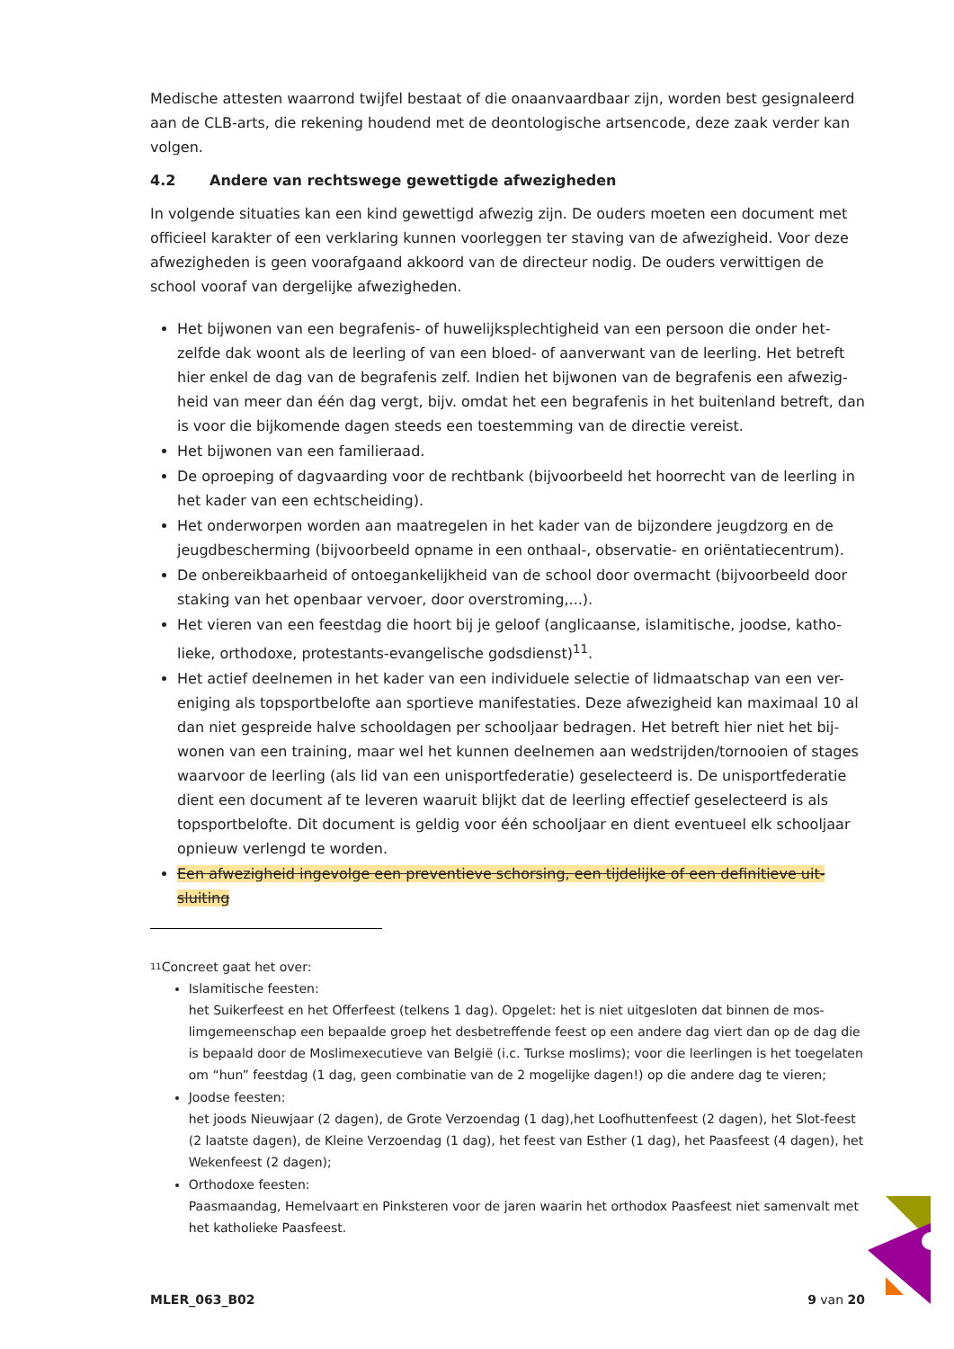Medische attesten waarrond twijfel bestaat of die onaanvaardbaar zijn, worden best gesignaleerd aan de CLB-arts, die rekening houdend met de deontologische artsencode, deze zaak verder kan volgen.
4.2 Andere van rechtswege gewettigde afwezigheden
In volgende situaties kan een kind gewettigd afwezig zijn. De ouders moeten een document met officieel karakter of een verklaring kunnen voorleggen ter staving van de afwezigheid. Voor deze afwezigheden is geen voorafgaand akkoord van de directeur nodig. De ouders verwittigen de school vooraf van dergelijke afwezigheden.
Het bijwonen van een begrafenis- of huwelijksplechtigheid van een persoon die onder het-zelfde dak woont als de leerling of van een bloed- of aanverwant van de leerling. Het betreft hier enkel de dag van de begrafenis zelf. Indien het bijwonen van de begrafenis een afwezig-heid van meer dan één dag vergt, bijv. omdat het een begrafenis in het buitenland betreft, dan is voor die bijkomende dagen steeds een toestemming van de directie vereist.
Het bijwonen van een familieraad.
De oproeping of dagvaarding voor de rechtbank (bijvoorbeeld het hoorrecht van de leerling in het kader van een echtscheiding).
Het onderworpen worden aan maatregelen in het kader van de bijzondere jeugdzorg en de jeugdbescherming (bijvoorbeeld opname in een onthaal-, observatie- en oriëntatiecentrum).
De onbereikbaarheid of ontoegankelijkheid van de school door overmacht (bijvoorbeeld door staking van het openbaar vervoer, door overstroming,...).
Het vieren van een feestdag die hoort bij je geloof (anglicaanse, islamitische, joodse, katho-lieke, orthodoxe, protestants-evangelische godsdienst)<sup>11</sup>.
Het actief deelnemen in het kader van een individuele selectie of lidmaatschap van een ver-eniging als topsportbelofte aan sportieve manifestaties. Deze afwezigheid kan maximaal 10 al dan niet gespreide halve schooldagen per schooljaar bedragen. Het betreft hier niet het bij-wonen van een training, maar wel het kunnen deelnemen aan wedstrijden/tornooien of stages waarvoor de leerling (als lid van een unisportfederatie) geselecteerd is. De unisportfederatie dient een document af te leveren waaruit blijkt dat de leerling effectief geselecteerd is als topsportbelofte. Dit document is geldig voor één schooljaar en dient eventueel elk schooljaar opnieuw verlengd te worden.
Een afwezigheid ingevolge een preventieve schorsing, een tijdelijke of een definitieve uit-sluiting
11
Concreet gaat het over:
Islamitische feesten:
het Suikerfeest en het Offerfeest (telkens 1 dag). Opgelet: het is niet uitgesloten dat binnen de mos-limgemeenschap een bepaalde groep het desbetreffende feest op een andere dag viert dan op de dag die is bepaald door de Moslimexecutieve van België (i.c. Turkse moslims); voor die leerlingen is het toegelaten om “hun” feestdag (1 dag, geen combinatie van de 2 mogelijke dagen!) op die andere dag te vieren;
Joodse feesten:
het joods Nieuwjaar (2 dagen), de Grote Verzoendag (1 dag),het Loofhuttenfeest (2 dagen), het Slot-feest (2 laatste dagen), de Kleine Verzoendag (1 dag), het feest van Esther (1 dag), het Paasfeest (4 dagen), het Wekenfeest (2 dagen);
Orthodoxe feesten:
Paasmaandag, Hemelvaart en Pinksteren voor de jaren waarin het orthodox Paasfeest niet samenvalt met het katholieke Paasfeest.
MLER_063_B02 9 van 20